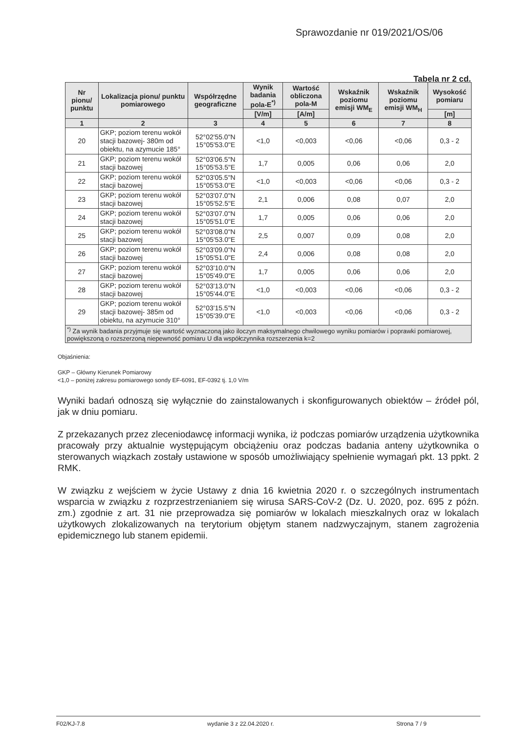Sprawozdanie nr 019/2021/OS/06
Tabela nr 2 cd.
| Nr pionu/ punktu | Lokalizacja pionu/ punktu pomiarowego | Współrzędne geograficzne | Wynik badania pola-E<sup>*)</sup> | Wartość obliczona pola-M | Wskaźnik poziomu emisji WM<sub>E</sub> | Wskaźnik poziomu emisji WM<sub>H</sub> | Wysokość pomiaru |
| --- | --- | --- | --- | --- | --- | --- | --- |
| | | | [V/m] | [A/m] | | | [m] |
| 1 | 2 | 3 | 4 | 5 | 6 | 7 | 8 |
| 20 | GKP; poziom terenu wokół stacji bazowej- 380m od obiektu, na azymucie 185° | 52°02'55.0"N 15°05'53.0"E | <1,0 | <0,003 | <0,06 | <0,06 | 0,3 - 2 |
| 21 | GKP; poziom terenu wokół stacji bazowej | 52°03'06.5"N 15°05'53.5"E | 1,7 | 0,005 | 0,06 | 0,06 | 2,0 |
| 22 | GKP; poziom terenu wokół stacji bazowej | 52°03'05.5"N 15°05'53.0"E | <1,0 | <0,003 | <0,06 | <0,06 | 0,3 - 2 |
| 23 | GKP; poziom terenu wokół stacji bazowej | 52°03'07.0"N 15°05'52.5"E | 2,1 | 0,006 | 0,08 | 0,07 | 2,0 |
| 24 | GKP; poziom terenu wokół stacji bazowej | 52°03'07.0"N 15°05'51.0"E | 1,7 | 0,005 | 0,06 | 0,06 | 2,0 |
| 25 | GKP; poziom terenu wokół stacji bazowej | 52°03'08.0"N 15°05'53.0"E | 2,5 | 0,007 | 0,09 | 0,08 | 2,0 |
| 26 | GKP; poziom terenu wokół stacji bazowej | 52°03'09.0"N 15°05'51.0"E | 2,4 | 0,006 | 0,08 | 0,08 | 2,0 |
| 27 | GKP; poziom terenu wokół stacji bazowej | 52°03'10.0"N 15°05'49.0"E | 1,7 | 0,005 | 0,06 | 0,06 | 2,0 |
| 28 | GKP; poziom terenu wokół stacji bazowej | 52°03'13.0"N 15°05'44.0"E | <1,0 | <0,003 | <0,06 | <0,06 | 0,3 - 2 |
| 29 | GKP; poziom terenu wokół stacji bazowej- 385m od obiektu, na azymucie 310° | 52°03'15.5"N 15°05'39.0"E | <1,0 | <0,003 | <0,06 | <0,06 | 0,3 - 2 |
| <sup>*)</sup> Za wynik badania przyjmuje się wartość wyznaczoną jako iloczyn maksymalnego chwilowego wyniku pomiarów i poprawki pomiarowej, powiększoną o rozszerzoną niepewność pomiaru U dla współczynnika rozszerzenia k=2 | | | | | | | |
Objaśnienia:
GKP – Główny Kierunek Pomiarowy
<1,0 – poniżej zakresu pomiarowego sondy EF-6091, EF-0392 tj. 1,0 V/m
Wyniki badań odnoszą się wyłącznie do zainstalowanych i skonfigurowanych obiektów – źródeł pól, jak w dniu pomiaru.
Z przekazanych przez zleceniodawcę informacji wynika, iż podczas pomiarów urządzenia użytkownika pracowały przy aktualnie występującym obciążeniu oraz podczas badania anteny użytkownika o sterowanych wiązkach zostały ustawione w sposób umożliwiający spełnienie wymagań pkt. 13 ppkt. 2 RMK.
W związku z wejściem w życie Ustawy z dnia 16 kwietnia 2020 r. o szczególnych instrumentach wsparcia w związku z rozprzestrzenianiem się wirusa SARS-CoV-2 (Dz. U. 2020, poz. 695 z późn. zm.) zgodnie z art. 31 nie przeprowadza się pomiarów w lokalach mieszkalnych oraz w lokalach użytkowych zlokalizowanych na terytorium objętym stanem nadzwyczajnym, stanem zagrożenia epidemicznego lub stanem epidemii.
F02/KJ-7.8 wydanie 3 z 22.04.2020 r. Strona 7 / 9